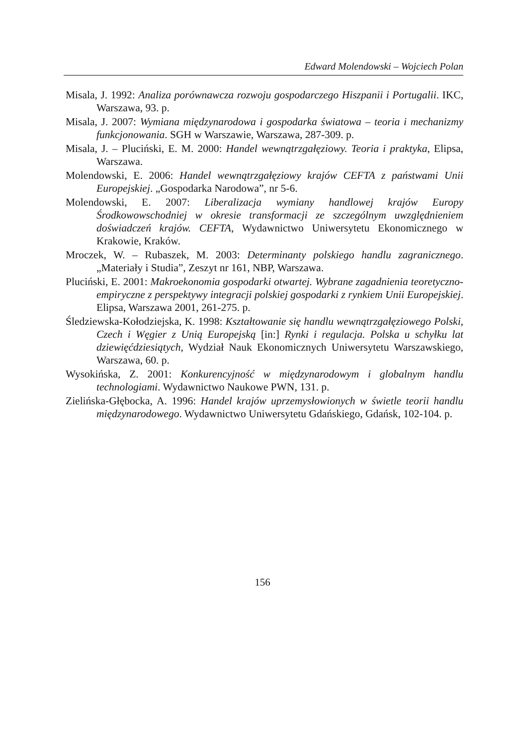Edward Molendowski – Wojciech Polan
Misala, J. 1992: Analiza porównawcza rozwoju gospodarczego Hiszpanii i Portugalii. IKC, Warszawa, 93. p.
Misala, J. 2007: Wymiana międzynarodowa i gospodarka światowa – teoria i mechanizmy funkcjonowania. SGH w Warszawie, Warszawa, 287-309. p.
Misala, J. – Pluciński, E. M. 2000: Handel wewnątrzgałęziowy. Teoria i praktyka, Elipsa, Warszawa.
Molendowski, E. 2006: Handel wewnątrzgałęziowy krajów CEFTA z państwami Unii Europejskiej. „Gospodarka Narodowa”, nr 5-6.
Molendowski, E. 2007: Liberalizacja wymiany handlowej krajów Europy Środkowowschodniej w okresie transformacji ze szczególnym uwzględnieniem doświadczeń krajów. CEFTA, Wydawnictwo Uniwersytetu Ekonomicznego w Krakowie, Kraków.
Mroczek, W. – Rubaszek, M. 2003: Determinanty polskiego handlu zagranicznego. „Materiały i Studia”, Zeszyt nr 161, NBP, Warszawa.
Pluciński, E. 2001: Makroekonomia gospodarki otwartej. Wybrane zagadnienia teoretyczno-empiryczne z perspektywy integracji polskiej gospodarki z rynkiem Unii Europejskiej. Elipsa, Warszawa 2001, 261-275. p.
Śledziewska-Kołodziejska, K. 1998: Kształtowanie się handlu wewnątrzgałęziowego Polski, Czech i Węgier z Unią Europejską [in:] Rynki i regulacja. Polska u schyłku lat dziewięćdziesiątych, Wydział Nauk Ekonomicznych Uniwersytetu Warszawskiego, Warszawa, 60. p.
Wysokińska, Z. 2001: Konkurencyjność w międzynarodowym i globalnym handlu technologiami. Wydawnictwo Naukowe PWN, 131. p.
Zielińska-Głębocka, A. 1996: Handel krajów uprzemysłowionych w świetle teorii handlu międzynarodowego. Wydawnictwo Uniwersytetu Gdańskiego, Gdańsk, 102-104. p.
156